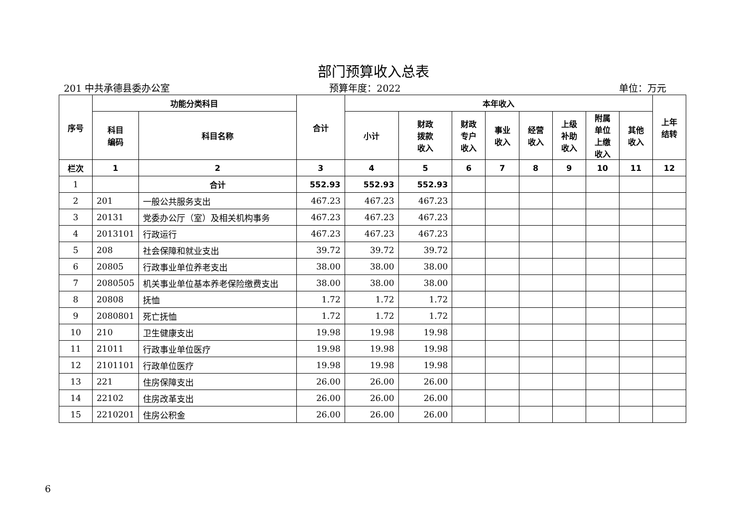部门预算收入总表
201 中共承德县委办公室 预算年度：2022 单位：万元
| 序号 | 功能分类科目 | | 合计 | 本年收入 | | | | | | | | 上年 结转 |
| --- | --- | --- | --- | --- | --- | --- | --- | --- | --- | --- | --- | --- |
| | 科目 编码 | 科目名称 | | 小计 | 财政 拨款 收入 | 财政 专户 收入 | 事业 收入 | 经营 收入 | 上级 补助 收入 | 附属 单位 上缴 收入 | 其他 收入 | |
| 栏次 | 1 | 2 | 3 | 4 | 5 | 6 | 7 | 8 | 9 | 10 | 11 | 12 |
| 1 | | 合计 | 552.93 | 552.93 | 552.93 | | | | | | | |
| 2 | 201 | 一般公共服务支出 | 467.23 | 467.23 | 467.23 | | | | | | | |
| 3 | 20131 | 党委办公厅（室）及相关机构事务 | 467.23 | 467.23 | 467.23 | | | | | | | |
| 4 | 2013101 | 行政运行 | 467.23 | 467.23 | 467.23 | | | | | | | |
| 5 | 208 | 社会保障和就业支出 | 39.72 | 39.72 | 39.72 | | | | | | | |
| 6 | 20805 | 行政事业单位养老支出 | 38.00 | 38.00 | 38.00 | | | | | | | |
| 7 | 2080505 | 机关事业单位基本养老保险缴费支出 | 38.00 | 38.00 | 38.00 | | | | | | | |
| 8 | 20808 | 抚恤 | 1.72 | 1.72 | 1.72 | | | | | | | |
| 9 | 2080801 | 死亡抚恤 | 1.72 | 1.72 | 1.72 | | | | | | | |
| 10 | 210 | 卫生健康支出 | 19.98 | 19.98 | 19.98 | | | | | | | |
| 11 | 21011 | 行政事业单位医疗 | 19.98 | 19.98 | 19.98 | | | | | | | |
| 12 | 2101101 | 行政单位医疗 | 19.98 | 19.98 | 19.98 | | | | | | | |
| 13 | 221 | 住房保障支出 | 26.00 | 26.00 | 26.00 | | | | | | | |
| 14 | 22102 | 住房改革支出 | 26.00 | 26.00 | 26.00 | | | | | | | |
| 15 | 2210201 | 住房公积金 | 26.00 | 26.00 | 26.00 | | | | | | | |
6